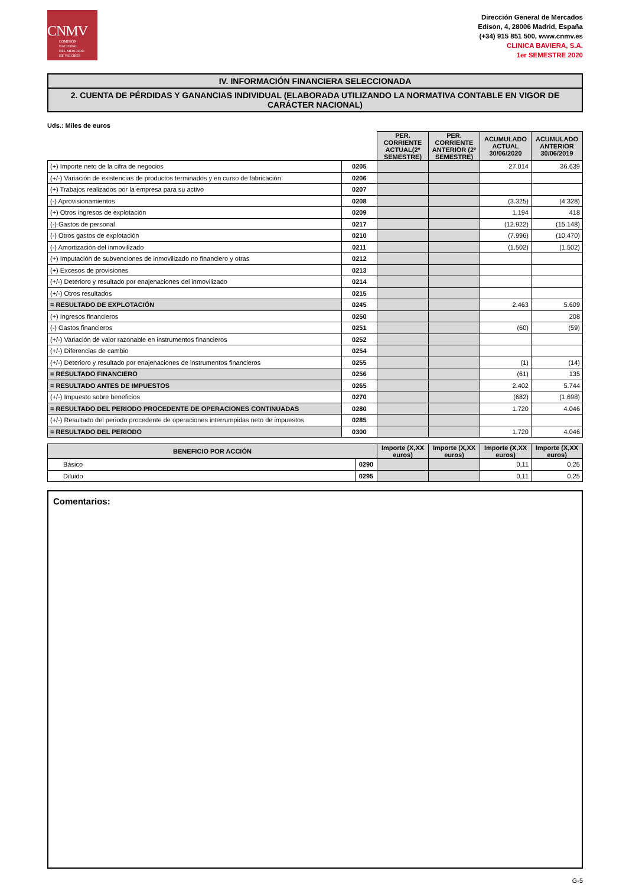CNMV
COMISIÓN
NACIONAL
DEL MERCADO
DE VALORES
Dirección General de Mercados
Edison, 4, 28006 Madrid, España
(+34) 915 851 500, www.cnmv.es
CLINICA BAVIERA, S.A.
1er SEMESTRE 2020
IV. INFORMACIÓN FINANCIERA SELECCIONADA
2. CUENTA DE PÉRDIDAS Y GANANCIAS INDIVIDUAL (ELABORADA UTILIZANDO LA NORMATIVA CONTABLE EN VIGOR DE CARÁCTER NACIONAL)
Uds.: Miles de euros
| | | PER. CORRIENTE ACTUAL(2º SEMESTRE) | PER. CORRIENTE ANTERIOR (2º SEMESTRE) | ACUMULADO ACTUAL 30/06/2020 | ACUMULADO ANTERIOR 30/06/2019 |
| (+) Importe neto de la cifra de negocios | 0205 | | | 27.014 | 36.639 |
| (+/-) Variación de existencias de productos terminados y en curso de fabricación | 0206 | | | | |
| (+) Trabajos realizados por la empresa para su activo | 0207 | | | | |
| (-) Aprovisionamientos | 0208 | | | (3.325) | (4.328) |
| (+) Otros ingresos de explotación | 0209 | | | 1.194 | 418 |
| (-) Gastos de personal | 0217 | | | (12.922) | (15.148) |
| (-) Otros gastos de explotación | 0210 | | | (7.996) | (10.470) |
| (-) Amortización del inmovilizado | 0211 | | | (1.502) | (1.502) |
| (+) Imputación de subvenciones de inmovilizado no financiero y otras | 0212 | | | | |
| (+) Excesos de provisiones | 0213 | | | | |
| (+/-) Deterioro y resultado por enajenaciones del inmovilizado | 0214 | | | | |
| (+/-) Otros resultados | 0215 | | | | |
| = RESULTADO DE EXPLOTACIÓN | 0245 | | | 2.463 | 5.609 |
| (+) Ingresos financieros | 0250 | | | | 208 |
| (-) Gastos financieros | 0251 | | | (60) | (59) |
| (+/-) Variación de valor razonable en instrumentos financieros | 0252 | | | | |
| (+/-) Diferencias de cambio | 0254 | | | | |
| (+/-) Deterioro y resultado por enajenaciones de instrumentos financieros | 0255 | | | (1) | (14) |
| = RESULTADO FINANCIERO | 0256 | | | (61) | 135 |
| = RESULTADO ANTES DE IMPUESTOS | 0265 | | | 2.402 | 5.744 |
| (+/-) Impuesto sobre beneficios | 0270 | | | (682) | (1.698) |
| = RESULTADO DEL PERIODO PROCEDENTE DE OPERACIONES CONTINUADAS | 0280 | | | 1.720 | 4.046 |
| (+/-) Resultado del periodo procedente de operaciones interrumpidas neto de impuestos | 0285 | | | | |
| = RESULTADO DEL PERIODO | 0300 | | | 1.720 | 4.046 |
| BENEFICIO POR ACCIÓN | | Importe (X,XX euros) | Importe (X,XX euros) | Importe (X,XX euros) | Importe (X,XX euros) |
| --- | --- | --- | --- | --- | --- |
| Básico | 0290 | | | 0,11 | 0,25 |
| Diluido | 0295 | | | 0,11 | 0,25 |
Comentarios:
G-5